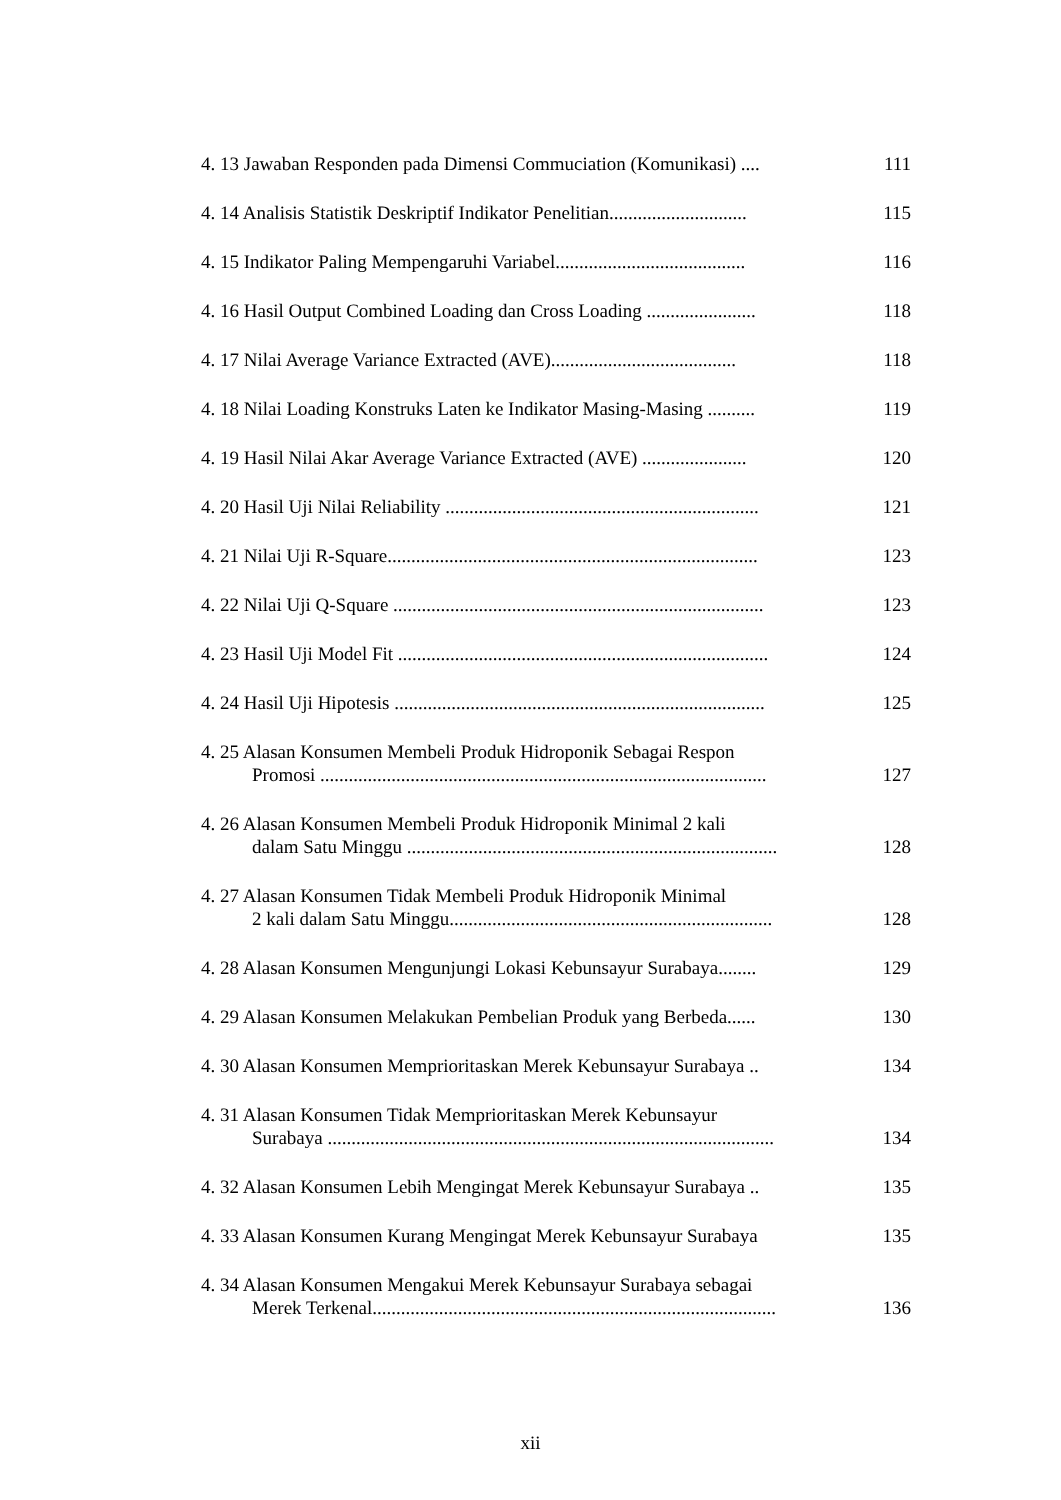4. 13 Jawaban Responden pada Dimensi Commuciation (Komunikasi) ....
111
4. 14 Analisis Statistik Deskriptif Indikator Penelitian.............................
115
4. 15 Indikator Paling Mempengaruhi Variabel........................................
116
4. 16 Hasil Output Combined Loading dan Cross Loading .......................
118
4. 17 Nilai Average Variance Extracted (AVE).......................................
118
4. 18 Nilai Loading Konstruks Laten ke Indikator Masing-Masing ..........
119
4. 19 Hasil Nilai Akar Average Variance Extracted (AVE) ......................
120
4. 20 Hasil Uji Nilai Reliability ..................................................................
121
4. 21 Nilai Uji R-Square..............................................................................
123
4. 22 Nilai Uji Q-Square ..............................................................................
123
4. 23 Hasil Uji Model Fit ..............................................................................
124
4. 24 Hasil Uji Hipotesis ..............................................................................
125
4. 25 Alasan Konsumen Membeli Produk Hidroponik Sebagai Respon
Promosi ..............................................................................................
127
4. 26 Alasan Konsumen Membeli Produk Hidroponik Minimal 2 kali
dalam Satu Minggu ..............................................................................
128
4. 27 Alasan Konsumen Tidak Membeli Produk Hidroponik Minimal
2 kali dalam Satu Minggu....................................................................
128
4. 28 Alasan Konsumen Mengunjungi Lokasi Kebunsayur Surabaya........
129
4. 29 Alasan Konsumen Melakukan Pembelian Produk yang Berbeda......
130
4. 30 Alasan Konsumen Memprioritaskan Merek Kebunsayur Surabaya ..
134
4. 31 Alasan Konsumen Tidak Memprioritaskan Merek Kebunsayur
Surabaya ..............................................................................................
134
4. 32 Alasan Konsumen Lebih Mengingat Merek Kebunsayur Surabaya ..
135
4. 33 Alasan Konsumen Kurang Mengingat Merek Kebunsayur Surabaya
135
4. 34 Alasan Konsumen Mengakui Merek Kebunsayur Surabaya sebagai
Merek Terkenal.....................................................................................
136
xii